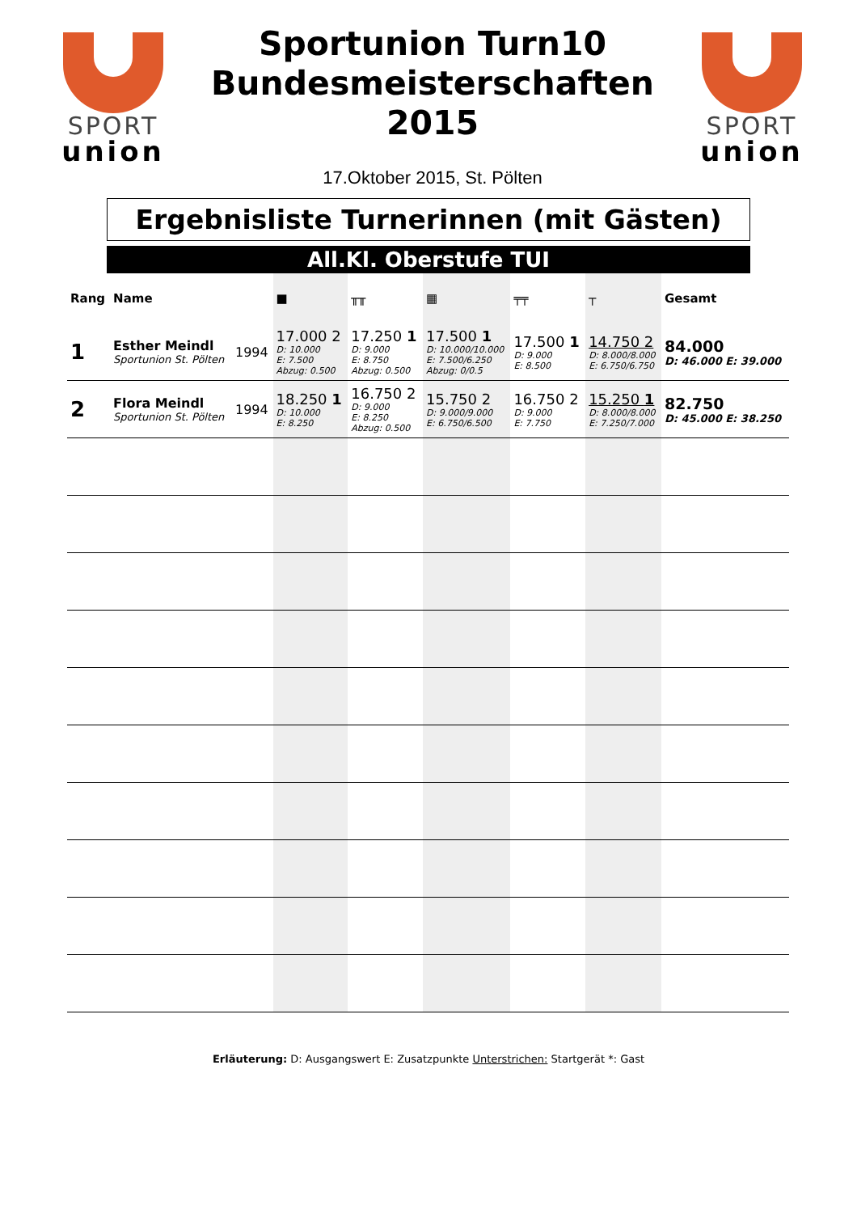SPORT
union
Sportunion Turn10
Bundesmeisterschaften
2015
17.Oktober 2015, St. Pölten
SPORT
union
Ergebnisliste Turnerinnen (mit Gästen)
All.Kl. Oberstufe TUI
| Rang | Name | | ■ | ╥╥ | ▦ | ╤╤ | ┬ | Gesamt |
| --- | --- | --- | --- | --- | --- | --- | --- | --- |
| 1 | Esther Meindl Sportunion St. Pölten | 1994 | 17.000 2 D: 10.000 E: 7.500 Abzug: 0.500 | 17.250 1 D: 9.000 E: 8.750 Abzug: 0.500 | 17.500 1 D: 10.000/10.000 E: 7.500/6.250 Abzug: 0/0.5 | 17.500 1 D: 9.000 E: 8.500 | 14.750 2 D: 8.000/8.000 E: 6.750/6.750 | 84.000 D: 46.000 E: 39.000 |
| 2 | Flora Meindl Sportunion St. Pölten | 1994 | 18.250 1 D: 10.000 E: 8.250 | 16.750 2 D: 9.000 E: 8.250 Abzug: 0.500 | 15.750 2 D: 9.000/9.000 E: 6.750/6.500 | 16.750 2 D: 9.000 E: 7.750 | 15.250 1 D: 8.000/8.000 E: 7.250/7.000 | 82.750 D: 45.000 E: 38.250 |
Erläuterung: D: Ausgangswert E: Zusatzpunkte Unterstrichen: Startgerät *: Gast